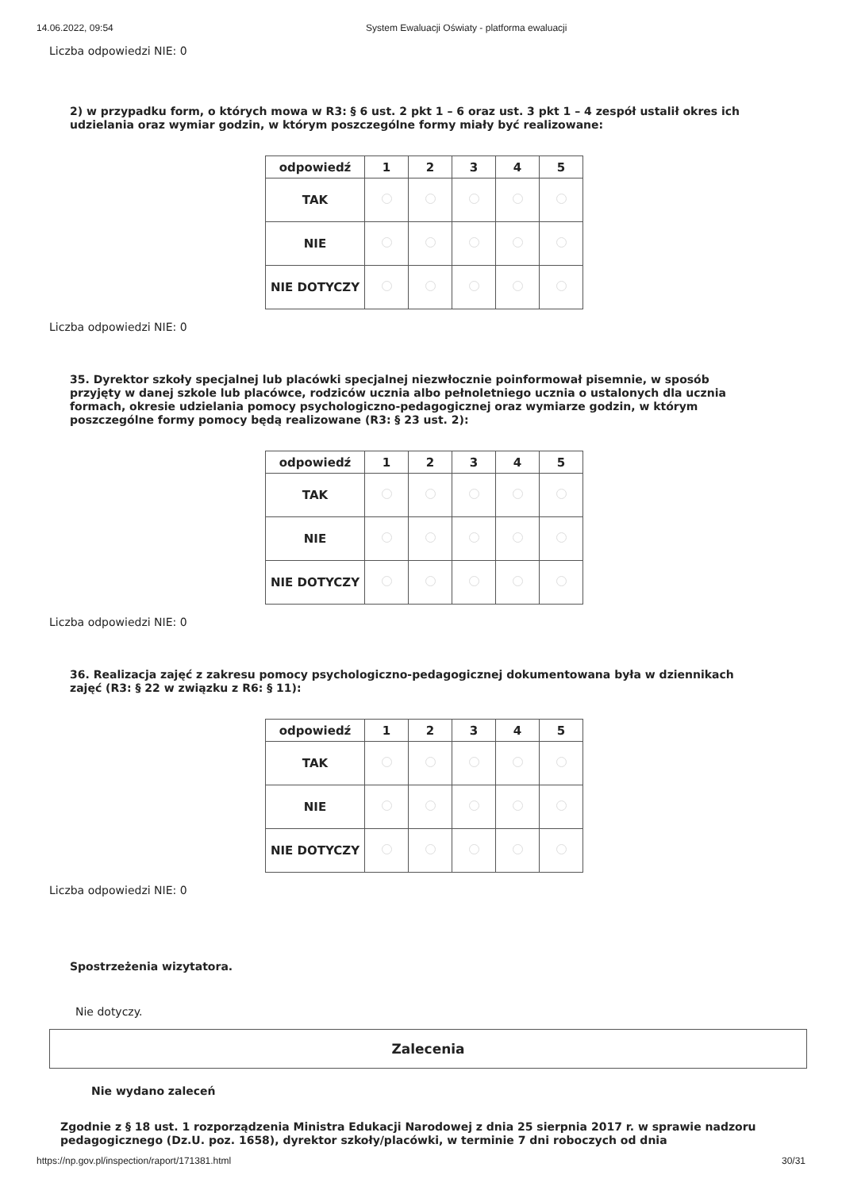14.06.2022, 09:54 System Ewaluacji Oświaty - platforma ewaluacji
Liczba odpowiedzi NIE: 0
2) w przypadku form, o których mowa w R3: § 6 ust. 2 pkt 1 – 6 oraz ust. 3 pkt 1 – 4 zespół ustalił okres ich udzielania oraz wymiar godzin, w którym poszczególne formy miały być realizowane:
| odpowiedź | 1 | 2 | 3 | 4 | 5 |
| --- | --- | --- | --- | --- | --- |
| TAK | | | | | |
| NIE | | | | | |
| NIE DOTYCZY | | | | | |
Liczba odpowiedzi NIE: 0
35. Dyrektor szkoły specjalnej lub placówki specjalnej niezwłocznie poinformował pisemnie, w sposób przyjęty w danej szkole lub placówce, rodziców ucznia albo pełnoletniego ucznia o ustalonych dla ucznia formach, okresie udzielania pomocy psychologiczno-pedagogicznej oraz wymiarze godzin, w którym poszczególne formy pomocy będą realizowane (R3: § 23 ust. 2):
| odpowiedź | 1 | 2 | 3 | 4 | 5 |
| --- | --- | --- | --- | --- | --- |
| TAK | | | | | |
| NIE | | | | | |
| NIE DOTYCZY | | | | | |
Liczba odpowiedzi NIE: 0
36. Realizacja zajęć z zakresu pomocy psychologiczno-pedagogicznej dokumentowana była w dziennikach zajęć (R3: § 22 w związku z R6: § 11):
| odpowiedź | 1 | 2 | 3 | 4 | 5 |
| --- | --- | --- | --- | --- | --- |
| TAK | | | | | |
| NIE | | | | | |
| NIE DOTYCZY | | | | | |
Liczba odpowiedzi NIE: 0
Spostrzeżenia wizytatora.
Nie dotyczy.
Zalecenia
Nie wydano zaleceń
Zgodnie z § 18 ust. 1 rozporządzenia Ministra Edukacji Narodowej z dnia 25 sierpnia 2017 r. w sprawie nadzoru pedagogicznego (Dz.U. poz. 1658), dyrektor szkoły/placówki, w terminie 7 dni roboczych od dnia
https://np.gov.pl/inspection/raport/171381.html 30/31